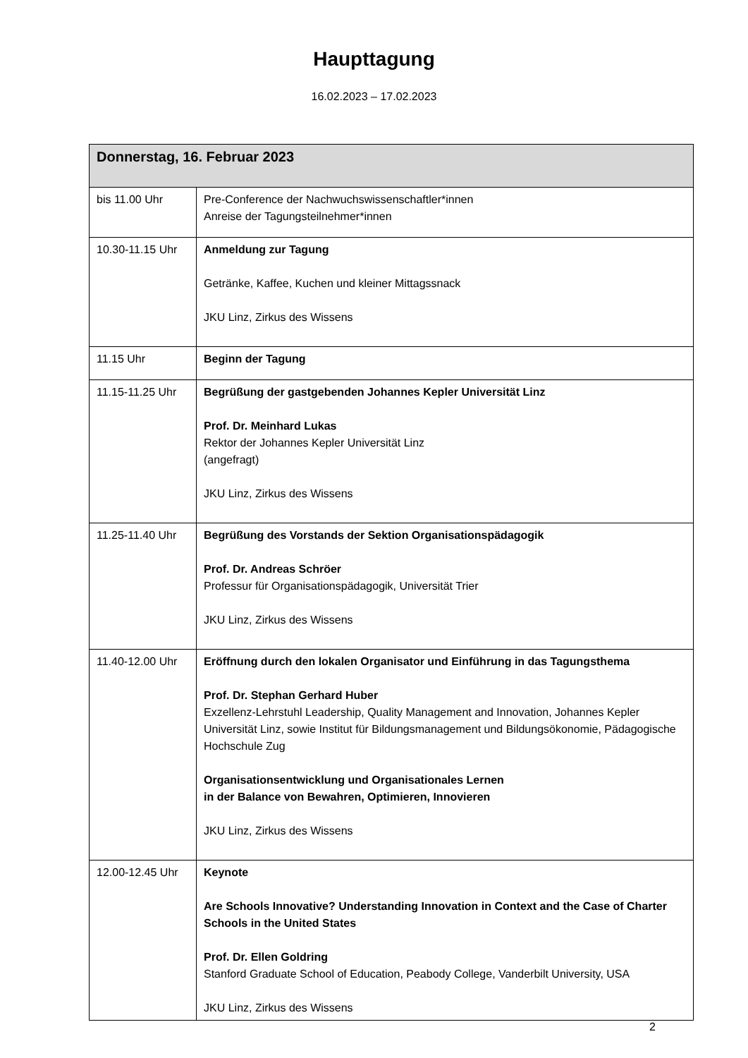Haupttagung
16.02.2023 – 17.02.2023
| Donnerstag, 16. Februar 2023 | |
| --- | --- |
| bis 11.00 Uhr | Pre-Conference der Nachwuchswissenschaftler*innen Anreise der Tagungsteilnehmer*innen |
| 10.30-11.15 Uhr | Anmeldung zur Tagung Getränke, Kaffee, Kuchen und kleiner Mittagssnack JKU Linz, Zirkus des Wissens |
| 11.15 Uhr | Beginn der Tagung |
| 11.15-11.25 Uhr | Begrüßung der gastgebenden Johannes Kepler Universität Linz Prof. Dr. Meinhard Lukas Rektor der Johannes Kepler Universität Linz (angefragt) JKU Linz, Zirkus des Wissens |
| 11.25-11.40 Uhr | Begrüßung des Vorstands der Sektion Organisationspädagogik Prof. Dr. Andreas Schröer Professur für Organisationspädagogik, Universität Trier JKU Linz, Zirkus des Wissens |
| 11.40-12.00 Uhr | Eröffnung durch den lokalen Organisator und Einführung in das Tagungsthema Prof. Dr. Stephan Gerhard Huber Exzellenz-Lehrstuhl Leadership, Quality Management and Innovation, Johannes Kepler Universität Linz, sowie Institut für Bildungsmanagement und Bildungsökonomie, Pädagogische Hochschule Zug Organisationsentwicklung und Organisationales Lernen in der Balance von Bewahren, Optimieren, Innovieren JKU Linz, Zirkus des Wissens |
| 12.00-12.45 Uhr | Keynote Are Schools Innovative? Understanding Innovation in Context and the Case of Charter Schools in the United States Prof. Dr. Ellen Goldring Stanford Graduate School of Education, Peabody College, Vanderbilt University, USA JKU Linz, Zirkus des Wissens |
2